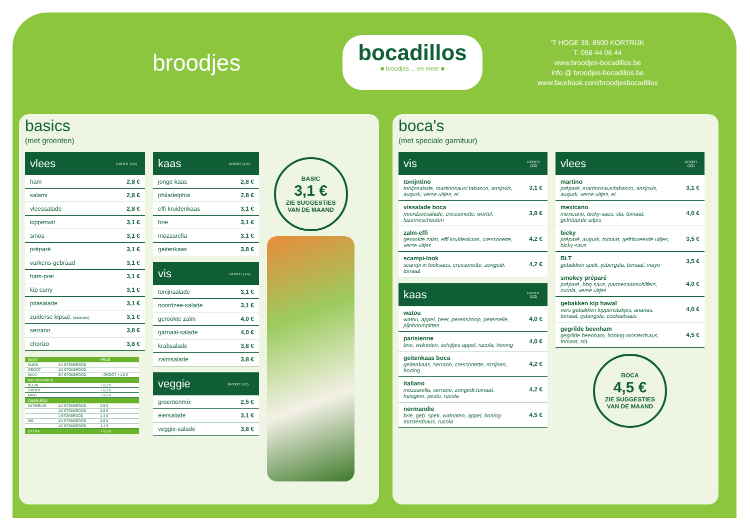broodjes
bocadillos
■ broodjes ... en meer ■
'T HOGE 39, 8500 KORTRIJK
T. 056 44 06 44
www.broodjes-bocadillos.be
info @ broodjes-bocadillos.be
www.facebook.com/broodjesbocadillos
basics
(met groenten)
| vlees | GROOT (1/2) |
| --- | --- |
| ham | 2,8 € |
| salami | 2,8 € |
| vleessalade | 2,8 € |
| kippenwit | 3,1 € |
| smos | 3,1 € |
| préparé | 3,1 € |
| varkens-gebraad | 3,1 € |
| ham-prei | 3,1 € |
| kip curry | 3,1 € |
| pitasalade | 3,1 € |
| zuiderse kipsal. (seizoen) | 3,1 € |
| serrano | 3,8 € |
| chorizo | 3,8 € |
| MAAT | | PRIJS |
| --- | --- | --- |
| KLEIN | 1/4 STOKBROOD | |
| GROOT | 1/2 STOKBROOD | |
| MAXI | 3/4 STOKBROOD | = GROOT + 1,5 € |
| MEERGRANEN | | |
| KLEIN | | + 0,2 € |
| GROOT | | + 0,3 € |
| MAXI | | + 0,5 € |
| ONBELEGD | | |
| WIT/BRUIN | 1/4 STOKBROOD | 0,5 € |
| | 1/2 STOKBROOD | 0,8 € |
| | 1 STOKBROOD | 1,4 € |
| MG | 1/4 STOKBROOD | 0,6 € |
| | 1/2 STOKBROOD | 1,1 € |
| EXTRA | | + 0,5 € |
| kaas | GROOT (1/2) |
| --- | --- |
| jonge kaas | 2,8 € |
| philadelphia | 2,8 € |
| effi kruidenkaas | 3,1 € |
| brie | 3,1 € |
| mozzarella | 3,1 € |
| geitenkaas | 3,8 € |
| vis | GROOT (1/2) |
| --- | --- |
| tonijnsalade | 3,1 € |
| noordzee-salade | 3,1 € |
| gerookte zalm | 4,0 € |
| garnaal-salade | 4,0 € |
| krabsalade | 3,8 € |
| zalmsalade | 3,8 € |
| veggie | GROOT (1/2) |
| --- | --- |
| groentenmix | 2,5 € |
| eiersalade | 3,1 € |
| veggie-salade | 3,8 € |
BASIC
3,1 €
ZIE SUGGESTIES
VAN DE MAAND
boca's
(met speciale garnituur)
| vis | GROOT (1/2) |
| --- | --- |
| tonijntino tonijnsalade, martinosaus/ tabasco, ansjovis, augurk, verse uitjes, ei | 3,1 € |
| vissalade boca noordzeesalade, cressonette, wortel, luzernescheuten | 3,8 € |
| zalm-effi gerookte zalm, effi kruidenkaas, cressonette, verse uitjes | 4,2 € |
| scampi-look scampi in looksaus, cressonette, zongedr. tomaat | 4,2 € |
| kaas | GROOT (1/2) |
| --- | --- |
| watou watou, appel, peer, perensiroop, peterselie, pijnboompitten | 4,0 € |
| parisienne brie, walnoten, schijfjes appel, rucola, honing | 4,0 € |
| geitenkaas boca geitenkaas, serrano, cressonette, rozijnen, honing | 4,2 € |
| italiano mozzarella, serrano, zongedr.tomaat, huisgem. pesto, rucola | 4,2 € |
| normandie brie, geb. spek, walnoten, appel, honing-mosterdsaus, rucola | 4,5 € |
| vlees | GROOT (1/2) |
| --- | --- |
| martino préparé, martinosaus/tabasco, ansjovis, augurk, verse uitjes, ei | 3,1 € |
| mexicano mexicano, bicky-saus, sla, tomaat, gefrituurde uitjes | 4,0 € |
| bicky préparé, augurk, tomaat, gefritureerde uitjes, bicky-saus | 3,5 € |
| BLT gebakken spek, ijsbergsla, tomaat, mayo | 3,5 € |
| smokey préparé préparé, bbq-saus, parmezaanschilfers, rucola, verse uitjes | 4,0 € |
| gebakken kip hawaï vers gebakken kippenstukjes, ananas, tomaat, ijsbergsla, cocktailsaus | 4,0 € |
| gegrilde beenham gegrilde beenham, honing-mosterdsaus, tomaat, sla | 4,5 € |
BOCA
4,5 €
ZIE SUGGESTIES
VAN DE MAAND